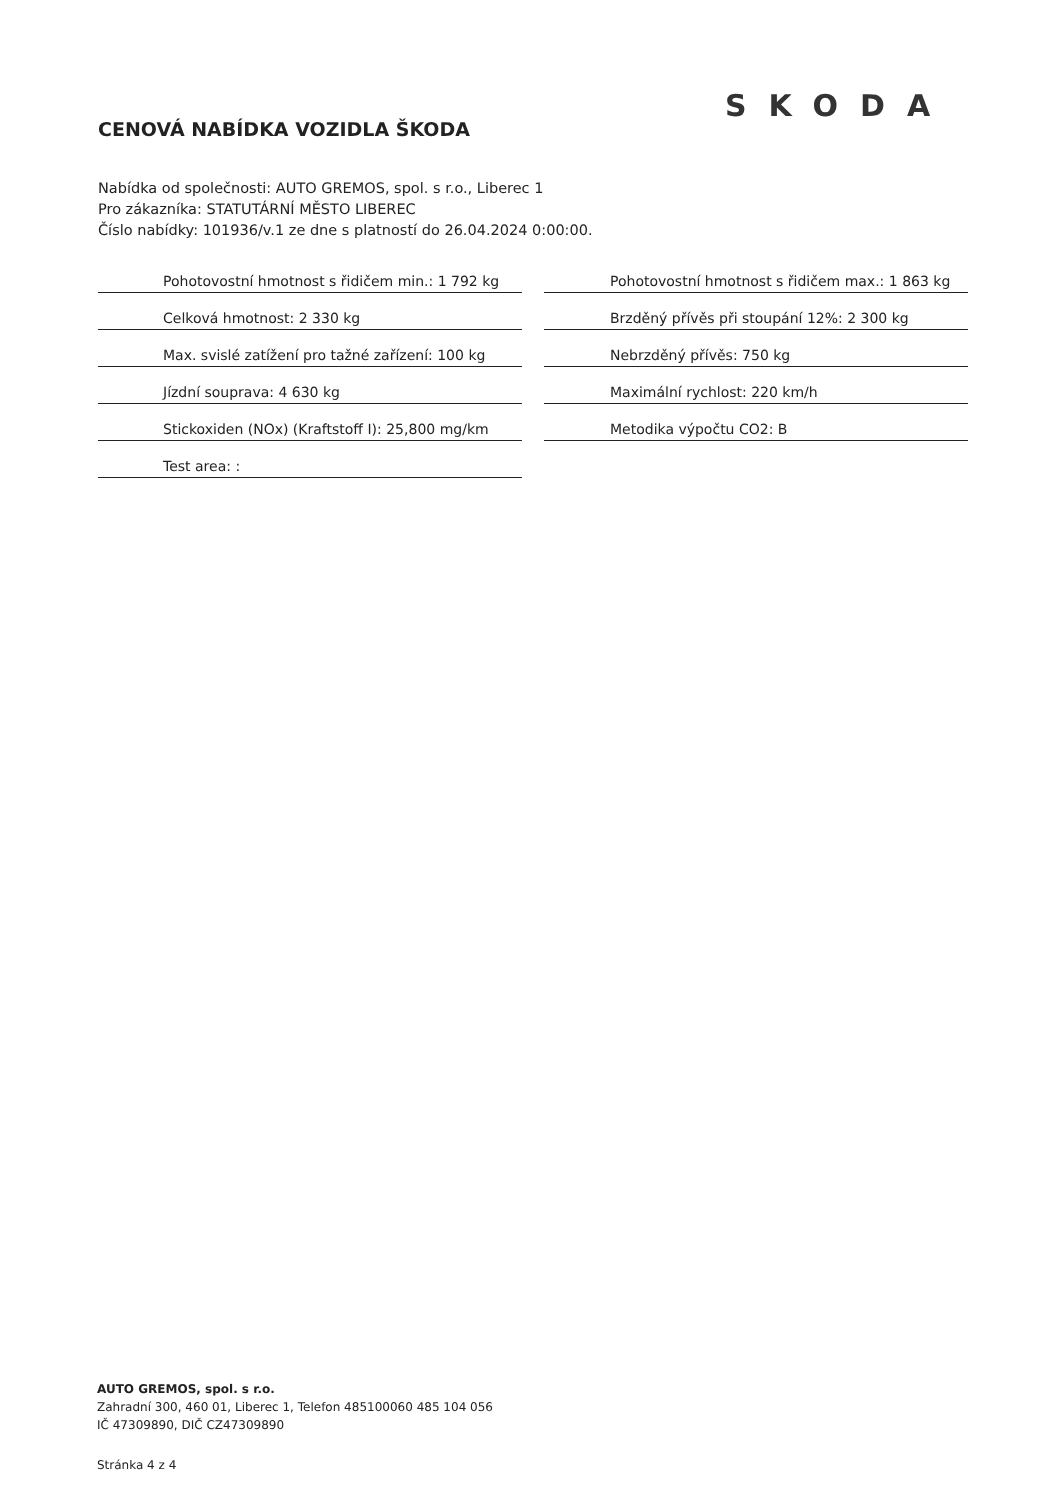SKODA
CENOVÁ NABÍDKA VOZIDLA ŠKODA
Nabídka od společnosti: AUTO GREMOS, spol. s r.o., Liberec 1
Pro zákazníka: STATUTÁRNÍ MĚSTO LIBEREC
Číslo nabídky: 101936/v.1 ze dne s platností do 26.04.2024 0:00:00.
Pohotovostní hmotnost s řidičem min.: 1 792 kg
Celková hmotnost: 2 330 kg
Max. svislé zatížení pro tažné zařízení: 100 kg
Jízdní souprava: 4 630 kg
Stickoxiden (NOx) (Kraftstoff I): 25,800 mg/km
Test area: :
Pohotovostní hmotnost s řidičem max.: 1 863 kg
Brzděný přívěs při stoupání 12%: 2 300 kg
Nebrzděný přívěs: 750 kg
Maximální rychlost: 220 km/h
Metodika výpočtu CO2: B
AUTO GREMOS, spol. s r.o.
Zahradní 300, 460 01, Liberec 1, Telefon 485100060 485 104 056
IČ 47309890, DIČ CZ47309890
Stránka 4 z 4